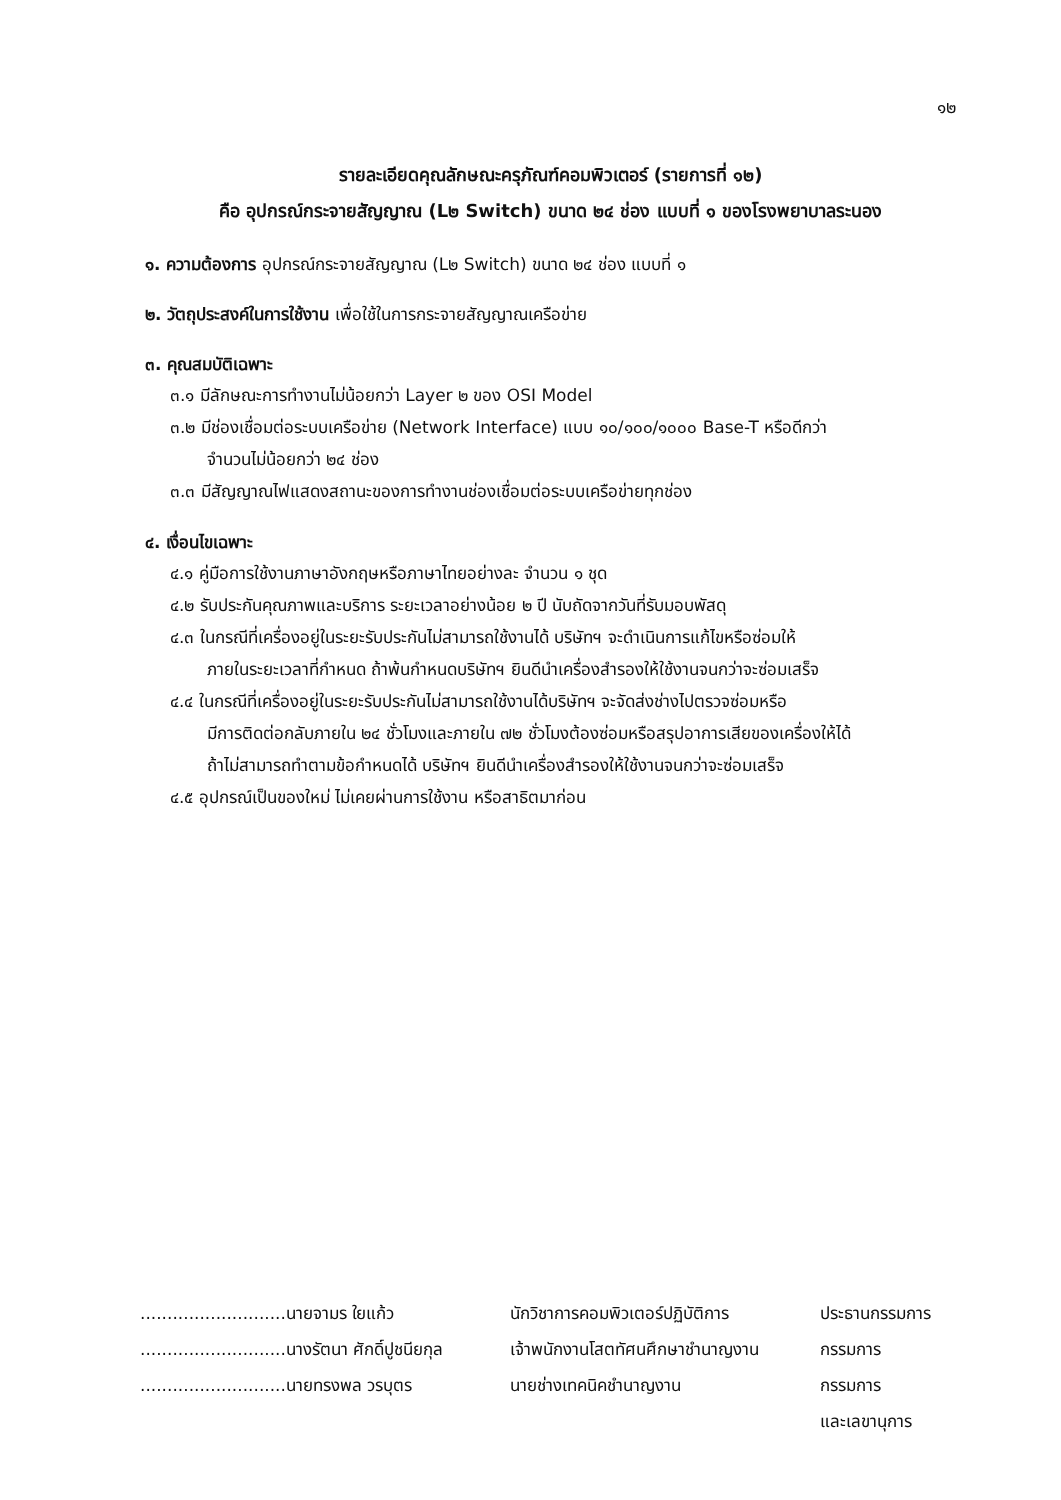๑๒
รายละเอียดคุณลักษณะครุภัณฑ์คอมพิวเตอร์ (รายการที่ ๑๒)
คือ อุปกรณ์กระจายสัญญาณ (L๒ Switch) ขนาด ๒๔ ช่อง แบบที่ ๑ ของโรงพยาบาลระนอง
๑. ความต้องการ อุปกรณ์กระจายสัญญาณ (L๒ Switch) ขนาด ๒๔ ช่อง แบบที่ ๑
๒. วัตถุประสงค์ในการใช้งาน เพื่อใช้ในการกระจายสัญญาณเครือข่าย
๓. คุณสมบัติเฉพาะ
๓.๑ มีลักษณะการทำงานไม่น้อยกว่า Layer ๒ ของ OSI Model
๓.๒ มีช่องเชื่อมต่อระบบเครือข่าย (Network Interface) แบบ ๑๐/๑๐๐/๑๐๐๐ Base-T หรือดีกว่า
จำนวนไม่น้อยกว่า ๒๔ ช่อง
๓.๓ มีสัญญาณไฟแสดงสถานะของการทำงานช่องเชื่อมต่อระบบเครือข่ายทุกช่อง
๔. เงื่อนไขเฉพาะ
๔.๑ คู่มือการใช้งานภาษาอังกฤษหรือภาษาไทยอย่างละ จำนวน ๑ ชุด
๔.๒ รับประกันคุณภาพและบริการ ระยะเวลาอย่างน้อย ๒ ปี นับถัดจากวันที่รับมอบพัสดุ
๔.๓ ในกรณีที่เครื่องอยู่ในระยะรับประกันไม่สามารถใช้งานได้ บริษัทฯ จะดำเนินการแก้ไขหรือซ่อมให้
ภายในระยะเวลาที่กำหนด ถ้าพ้นกำหนดบริษัทฯ ยินดีนำเครื่องสำรองให้ใช้งานจนกว่าจะซ่อมเสร็จ
๔.๔ ในกรณีที่เครื่องอยู่ในระยะรับประกันไม่สามารถใช้งานได้บริษัทฯ จะจัดส่งช่างไปตรวจซ่อมหรือ
มีการติดต่อกลับภายใน ๒๔ ชั่วโมงและภายใน ๗๒ ชั่วโมงต้องซ่อมหรือสรุปอาการเสียของเครื่องให้ได้
ถ้าไม่สามารถทำตามข้อกำหนดได้ บริษัทฯ ยินดีนำเครื่องสำรองให้ใช้งานจนกว่าจะซ่อมเสร็จ
๔.๕ อุปกรณ์เป็นของใหม่ ไม่เคยผ่านการใช้งาน หรือสาธิตมาก่อน
| ...........................นายจามร ใยแก้ว | นักวิชาการคอมพิวเตอร์ปฏิบัติการ | ประธานกรรมการ |
| ...........................นางรัตนา ศักดิ์ปูชนียกุล | เจ้าพนักงานโสตทัศนศึกษาชำนาญงาน | กรรมการ |
| ...........................นายทรงพล วรบุตร | นายช่างเทคนิคชำนาญงาน | กรรมการ |
| | | และเลขานุการ |